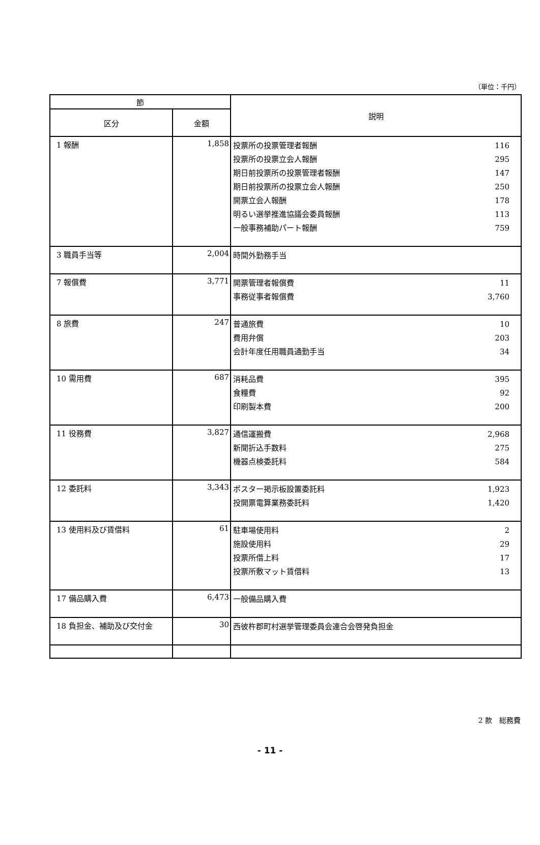（単位：千円）
| 節 | | 説明 |
| --- | --- | --- |
| 区分 | 金額 | |
| 1 報酬 | 1,858 | 投票所の投票管理者報酬 116 投票所の投票立会人報酬 295 期日前投票所の投票管理者報酬 147 期日前投票所の投票立会人報酬 250 開票立会人報酬 178 明るい選挙推進協議会委員報酬 113 一般事務補助パート報酬 759 |
| 3 職員手当等 | 2,004 | 時間外勤務手当 |
| 7 報償費 | 3,771 | 開票管理者報償費 11 事務従事者報償費 3,760 |
| 8 旅費 | 247 | 普通旅費 10 費用弁償 203 会計年度任用職員通勤手当 34 |
| 10 需用費 | 687 | 消耗品費 395 食糧費 92 印刷製本費 200 |
| 11 役務費 | 3,827 | 通信運搬費 2,968 新聞折込手数料 275 機器点検委託料 584 |
| 12 委託料 | 3,343 | ポスター掲示板設置委託料 1,923 投開票電算業務委託料 1,420 |
| 13 使用料及び賃借料 | 61 | 駐車場使用料 2 施設使用料 29 投票所借上料 17 投票所敷マット賃借料 13 |
| 17 備品購入費 | 6,473 | 一般備品購入費 |
| 18 負担金、補助及び交付金 | 30 | 西彼杵郡町村選挙管理委員会連合会啓発負担金 |
2 款　総務費
- 11 -